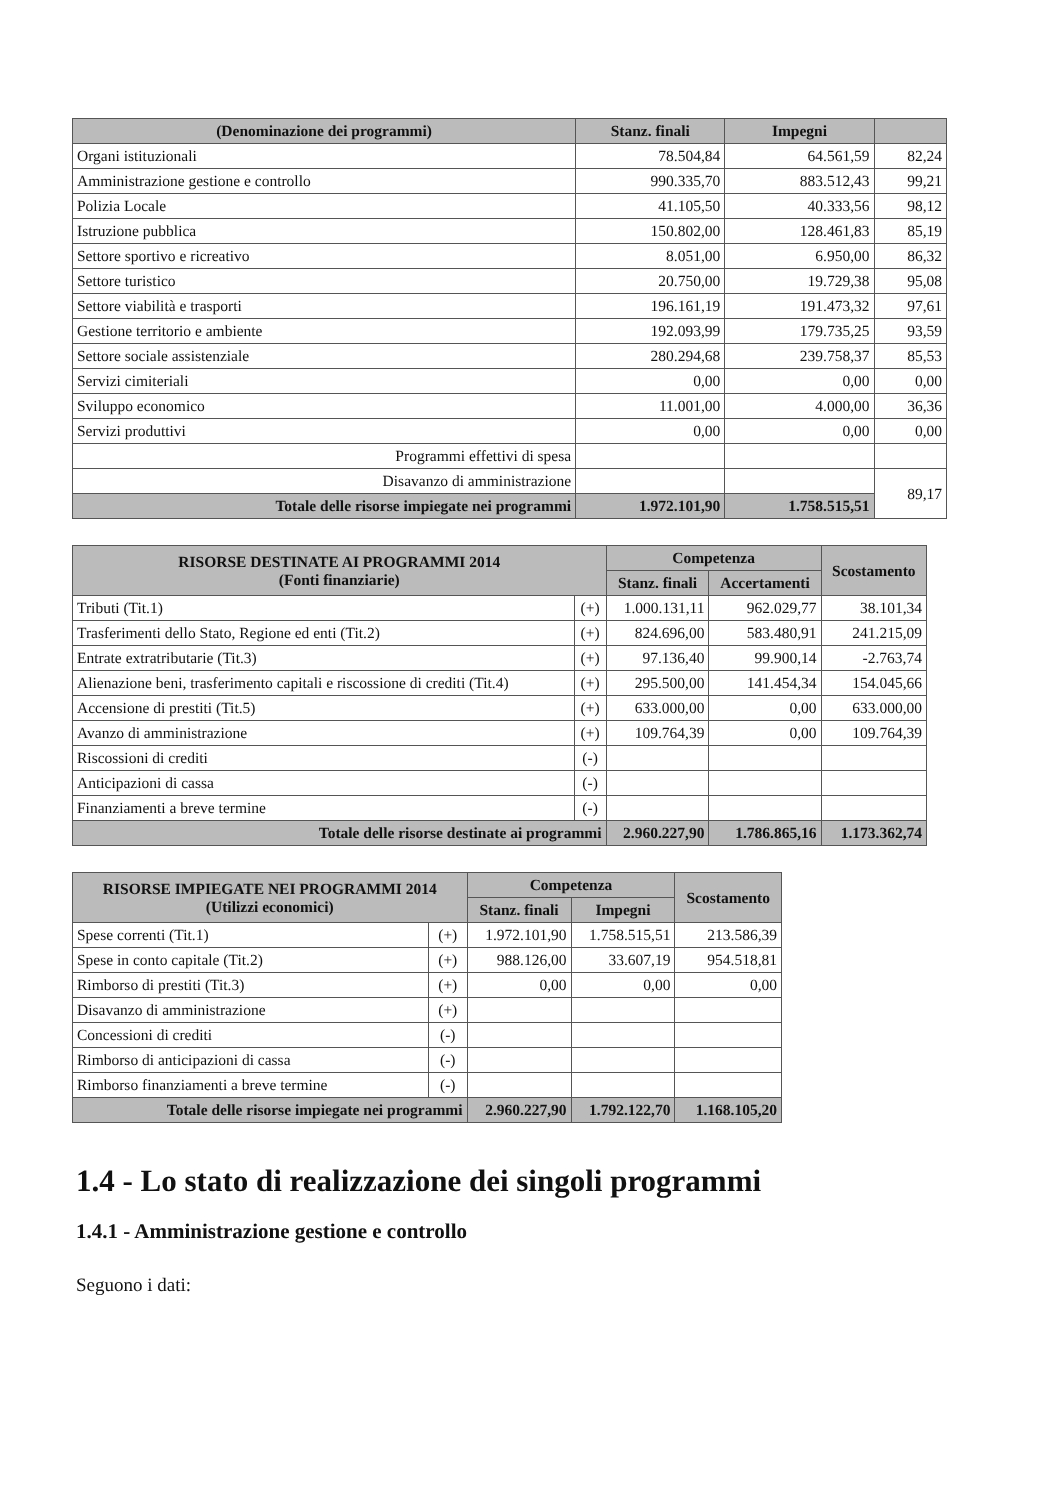| (Denominazione dei programmi) | Stanz. finali | Impegni | |
| --- | --- | --- | --- |
| Organi istituzionali | 78.504,84 | 64.561,59 | 82,24 |
| Amministrazione gestione e controllo | 990.335,70 | 883.512,43 | 99,21 |
| Polizia Locale | 41.105,50 | 40.333,56 | 98,12 |
| Istruzione pubblica | 150.802,00 | 128.461,83 | 85,19 |
| Settore sportivo e ricreativo | 8.051,00 | 6.950,00 | 86,32 |
| Settore turistico | 20.750,00 | 19.729,38 | 95,08 |
| Settore viabilità e trasporti | 196.161,19 | 191.473,32 | 97,61 |
| Gestione territorio e ambiente | 192.093,99 | 179.735,25 | 93,59 |
| Settore sociale assistenziale | 280.294,68 | 239.758,37 | 85,53 |
| Servizi cimiteriali | 0,00 | 0,00 | 0,00 |
| Sviluppo economico | 11.001,00 | 4.000,00 | 36,36 |
| Servizi produttivi | 0,00 | 0,00 | 0,00 |
| Programmi effettivi di spesa | | | |
| Disavanzo di amministrazione | | | 89,17 |
| Totale delle risorse impiegate nei programmi | 1.972.101,90 | 1.758.515,51 | |
| RISORSE DESTINATE AI PROGRAMMI 2014 (Fonti finanziarie) | | Competenza | | Scostamento |
| --- | --- | --- | --- | --- |
| | | Stanz. finali | Accertamenti | |
| Tributi (Tit.1) | (+) | 1.000.131,11 | 962.029,77 | 38.101,34 |
| Trasferimenti dello Stato, Regione ed enti (Tit.2) | (+) | 824.696,00 | 583.480,91 | 241.215,09 |
| Entrate extratributarie (Tit.3) | (+) | 97.136,40 | 99.900,14 | -2.763,74 |
| Alienazione beni, trasferimento capitali e riscossione di crediti (Tit.4) | (+) | 295.500,00 | 141.454,34 | 154.045,66 |
| Accensione di prestiti (Tit.5) | (+) | 633.000,00 | 0,00 | 633.000,00 |
| Avanzo di amministrazione | (+) | 109.764,39 | 0,00 | 109.764,39 |
| Riscossioni di crediti | (-) | | | |
| Anticipazioni di cassa | (-) | | | |
| Finanziamenti a breve termine | (-) | | | |
| Totale delle risorse destinate ai programmi | | 2.960.227,90 | 1.786.865,16 | 1.173.362,74 |
| RISORSE IMPIEGATE NEI PROGRAMMI 2014 (Utilizzi economici) | | Competenza | | Scostamento |
| --- | --- | --- | --- | --- |
| | | Stanz. finali | Impegni | |
| Spese correnti (Tit.1) | (+) | 1.972.101,90 | 1.758.515,51 | 213.586,39 |
| Spese in conto capitale (Tit.2) | (+) | 988.126,00 | 33.607,19 | 954.518,81 |
| Rimborso di prestiti (Tit.3) | (+) | 0,00 | 0,00 | 0,00 |
| Disavanzo di amministrazione | (+) | | | |
| Concessioni di crediti | (-) | | | |
| Rimborso di anticipazioni di cassa | (-) | | | |
| Rimborso finanziamenti a breve termine | (-) | | | |
| Totale delle risorse impiegate nei programmi | | 2.960.227,90 | 1.792.122,70 | 1.168.105,20 |
1.4 - Lo stato di realizzazione dei singoli programmi
1.4.1 - Amministrazione gestione e controllo
Seguono i dati: